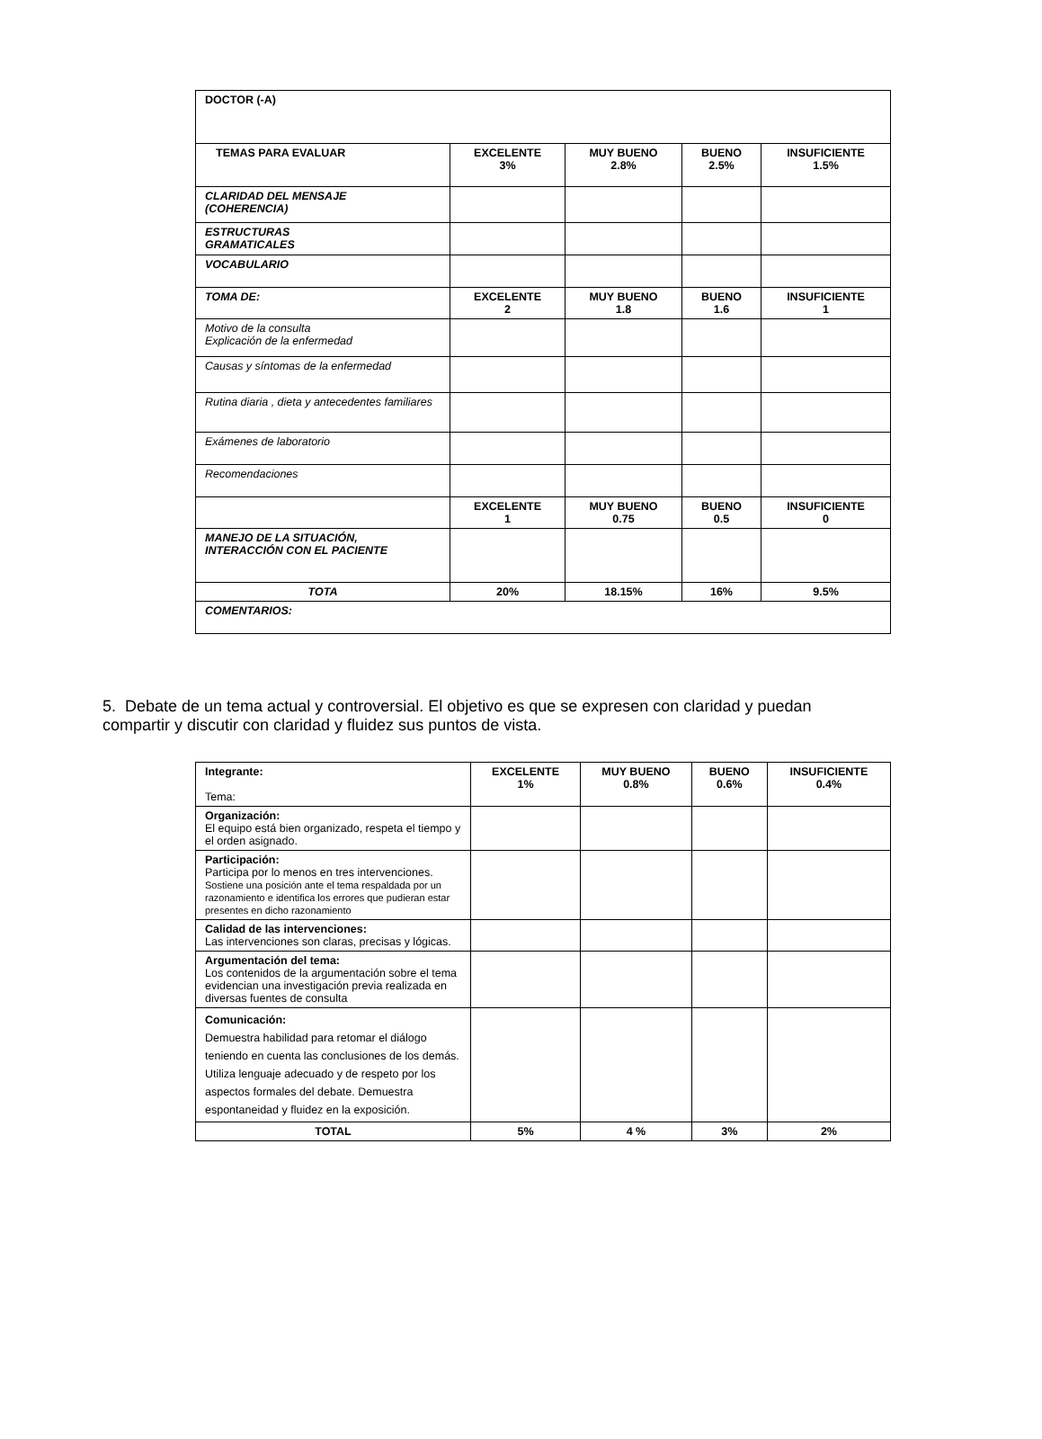| DOCTOR (-A) | | | | |
| TEMAS PARA EVALUAR | EXCELENTE 3% | MUY BUENO 2.8% | BUENO 2.5% | INSUFICIENTE 1.5% |
| CLARIDAD DEL MENSAJE (COHERENCIA) | | | | |
| ESTRUCTURAS GRAMATICALES | | | | |
| VOCABULARIO | | | | |
| TOMA DE: | EXCELENTE 2 | MUY BUENO 1.8 | BUENO 1.6 | INSUFICIENTE 1 |
| Motivo de la consulta Explicación de la enfermedad | | | | |
| Causas y síntomas de la enfermedad | | | | |
| Rutina diaria , dieta y antecedentes familiares | | | | |
| Exámenes de laboratorio | | | | |
| Recomendaciones | | | | |
| | EXCELENTE 1 | MUY BUENO 0.75 | BUENO 0.5 | INSUFICIENTE 0 |
| MANEJO DE LA SITUACIÓN, INTERACCIÓN CON EL PACIENTE | | | | |
| TOTA | 20% | 18.15% | 16% | 9.5% |
| COMENTARIOS: | | | | |
5. Debate de un tema actual y controversial. El objetivo es que se expresen con claridad y puedan compartir y discutir con claridad y fluidez sus puntos de vista.
| Integrante: Tema: | EXCELENTE 1% | MUY BUENO 0.8% | BUENO 0.6% | INSUFICIENTE 0.4% |
| Organización: El equipo está bien organizado, respeta el tiempo y el orden asignado. | | | | |
| Participación: Participa por lo menos en tres intervenciones. Sostiene una posición ante el tema respaldada por un razonamiento e identifica los errores que pudieran estar presentes en dicho razonamiento | | | | |
| Calidad de las intervenciones: Las intervenciones son claras, precisas y lógicas. | | | | |
| Argumentación del tema: Los contenidos de la argumentación sobre el tema evidencian una investigación previa realizada en diversas fuentes de consulta | | | | |
| Comunicación: Demuestra habilidad para retomar el diálogo teniendo en cuenta las conclusiones de los demás. Utiliza lenguaje adecuado y de respeto por los aspectos formales del debate. Demuestra espontaneidad y fluidez en la exposición. | | | | |
| TOTAL | 5% | 4 % | 3% | 2% |